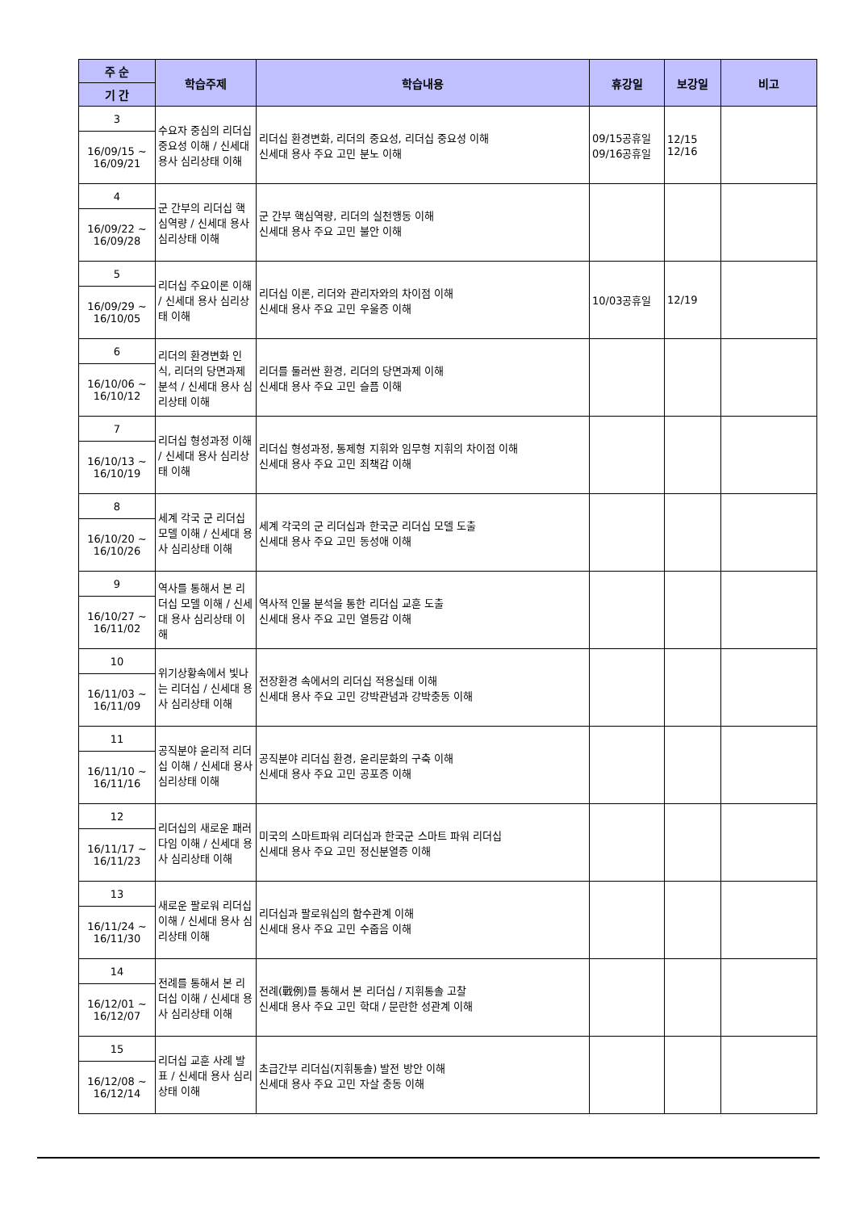| 주 순 | 학습주제 | 학습내용 | 휴강일 | 보강일 | 비고 |
| --- | --- | --- | --- | --- | --- |
| 기 간 | | | | | |
| 3 | 수요자 중심의 리더십 중요성 이해 / 신세대 용사 심리상태 이해 | 리더십 환경변화, 리더의 중요성, 리더십 중요성 이해 신세대 용사 주요 고민 분노 이해 | 09/15공휴일 09/16공휴일 | 12/15 12/16 | |
| 16/09/15 ~ 16/09/21 | | | | | |
| 4 | 군 간부의 리더십 핵심역량 / 신세대 용사 심리상태 이해 | 군 간부 핵심역량, 리더의 실천행동 이해 신세대 용사 주요 고민 불안 이해 | | | |
| 16/09/22 ~ 16/09/28 | | | | | |
| 5 | 리더십 주요이론 이해 / 신세대 용사 심리상태 이해 | 리더십 이론, 리더와 관리자와의 차이점 이해 신세대 용사 주요 고민 우울증 이해 | 10/03공휴일 | 12/19 | |
| 16/09/29 ~ 16/10/05 | | | | | |
| 6 | 리더의 환경변화 인식, 리더의 당면과제 분석 / 신세대 용사 심리상태 이해 | 리더를 둘러싼 환경, 리더의 당면과제 이해 신세대 용사 주요 고민 슬픔 이해 | | | |
| 16/10/06 ~ 16/10/12 | | | | | |
| 7 | 리더십 형성과정 이해 / 신세대 용사 심리상태 이해 | 리더십 형성과정, 통제형 지휘와 임무형 지휘의 차이점 이해 신세대 용사 주요 고민 죄책감 이해 | | | |
| 16/10/13 ~ 16/10/19 | | | | | |
| 8 | 세계 각국 군 리더십 모델 이해 / 신세대 용사 심리상태 이해 | 세계 각국의 군 리더십과 한국군 리더십 모델 도출 신세대 용사 주요 고민 동성애 이해 | | | |
| 16/10/20 ~ 16/10/26 | | | | | |
| 9 | 역사를 통해서 본 리더십 모델 이해 / 신세대 용사 심리상태 이해 | 역사적 인물 분석을 통한 리더십 교훈 도출 신세대 용사 주요 고민 열등감 이해 | | | |
| 16/10/27 ~ 16/11/02 | | | | | |
| 10 | 위기상황속에서 빛나는 리더십 / 신세대 용사 심리상태 이해 | 전장환경 속에서의 리더십 적용실태 이해 신세대 용사 주요 고민 강박관념과 강박충동 이해 | | | |
| 16/11/03 ~ 16/11/09 | | | | | |
| 11 | 공직분야 윤리적 리더십 이해 / 신세대 용사 심리상태 이해 | 공직분야 리더십 환경, 윤리문화의 구축 이해 신세대 용사 주요 고민 공포증 이해 | | | |
| 16/11/10 ~ 16/11/16 | | | | | |
| 12 | 리더십의 새로운 패러다임 이해 / 신세대 용사 심리상태 이해 | 미국의 스마트파워 리더십과 한국군 스마트 파워 리더십 신세대 용사 주요 고민 정신분열증 이해 | | | |
| 16/11/17 ~ 16/11/23 | | | | | |
| 13 | 새로운 팔로워 리더십 이해 / 신세대 용사 심리상태 이해 | 리더십과 팔로워십의 함수관계 이해 신세대 용사 주요 고민 수줍음 이해 | | | |
| 16/11/24 ~ 16/11/30 | | | | | |
| 14 | 전례를 통해서 본 리더십 이해 / 신세대 용사 심리상태 이해 | 전례(戰例)를 통해서 본 리더십 / 지휘통솔 고찰 신세대 용사 주요 고민 학대 / 문란한 성관계 이해 | | | |
| 16/12/01 ~ 16/12/07 | | | | | |
| 15 | 리더십 교훈 사례 발표 / 신세대 용사 심리상태 이해 | 초급간부 리더십(지휘통솔) 발전 방안 이해 신세대 용사 주요 고민 자살 충동 이해 | | | |
| 16/12/08 ~ 16/12/14 | | | | | |